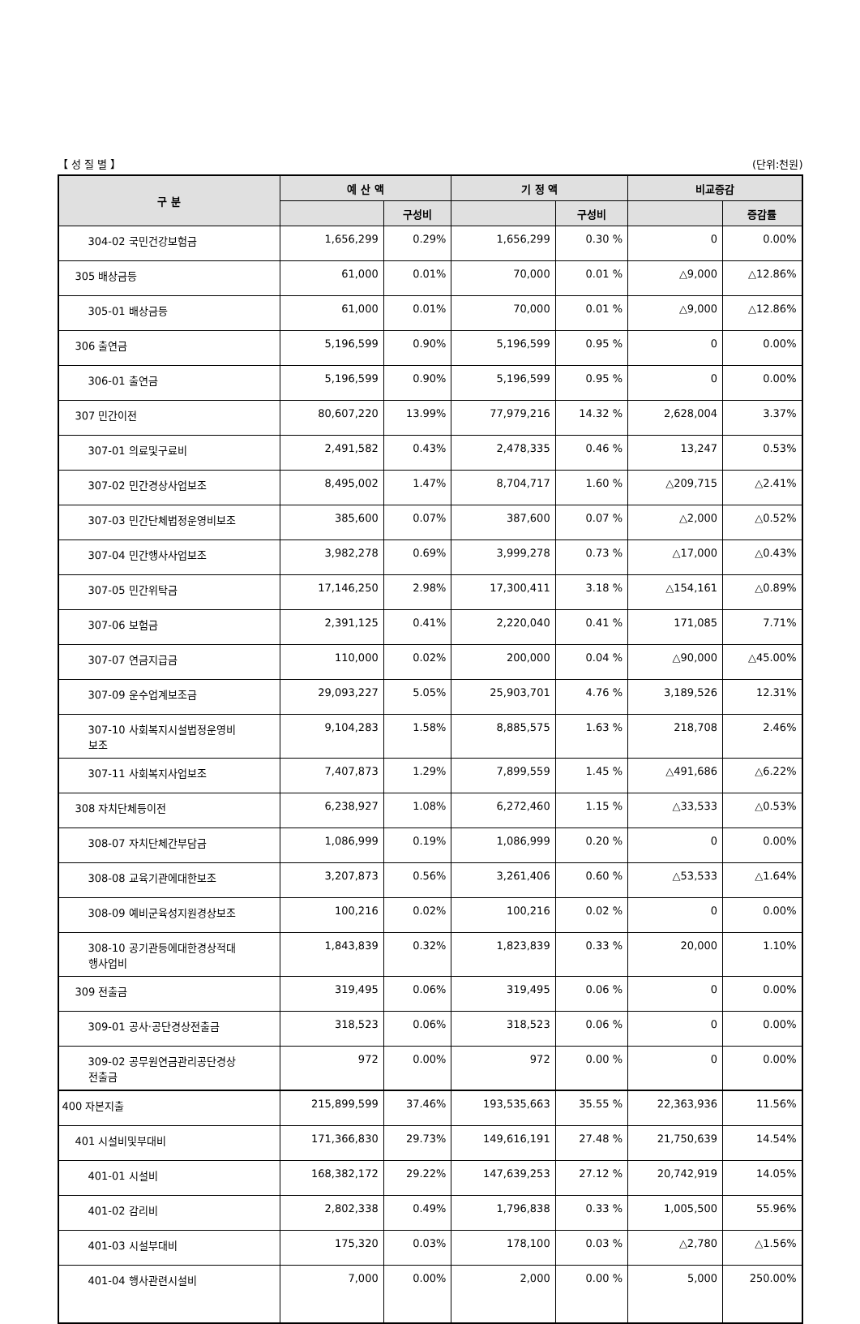【 성 질 별 】 (단위:천원)
| 구 분 | 예 산 액 | | 기 정 액 | | 비교증감 | |
| --- | --- | --- | --- | --- | --- | --- |
| | | 구성비 | | 구성비 | | 증감률 |
| 304-02 국민건강보험금 | 1,656,299 | 0.29% | 1,656,299 | 0.30 % | 0 | 0.00% |
| 305 배상금등 | 61,000 | 0.01% | 70,000 | 0.01 % | △9,000 | △12.86% |
| 305-01 배상금등 | 61,000 | 0.01% | 70,000 | 0.01 % | △9,000 | △12.86% |
| 306 출연금 | 5,196,599 | 0.90% | 5,196,599 | 0.95 % | 0 | 0.00% |
| 306-01 출연금 | 5,196,599 | 0.90% | 5,196,599 | 0.95 % | 0 | 0.00% |
| 307 민간이전 | 80,607,220 | 13.99% | 77,979,216 | 14.32 % | 2,628,004 | 3.37% |
| 307-01 의료및구료비 | 2,491,582 | 0.43% | 2,478,335 | 0.46 % | 13,247 | 0.53% |
| 307-02 민간경상사업보조 | 8,495,002 | 1.47% | 8,704,717 | 1.60 % | △209,715 | △2.41% |
| 307-03 민간단체법정운영비보조 | 385,600 | 0.07% | 387,600 | 0.07 % | △2,000 | △0.52% |
| 307-04 민간행사사업보조 | 3,982,278 | 0.69% | 3,999,278 | 0.73 % | △17,000 | △0.43% |
| 307-05 민간위탁금 | 17,146,250 | 2.98% | 17,300,411 | 3.18 % | △154,161 | △0.89% |
| 307-06 보험금 | 2,391,125 | 0.41% | 2,220,040 | 0.41 % | 171,085 | 7.71% |
| 307-07 연금지급금 | 110,000 | 0.02% | 200,000 | 0.04 % | △90,000 | △45.00% |
| 307-09 운수업계보조금 | 29,093,227 | 5.05% | 25,903,701 | 4.76 % | 3,189,526 | 12.31% |
| 307-10 사회복지시설법정운영비 보조 | 9,104,283 | 1.58% | 8,885,575 | 1.63 % | 218,708 | 2.46% |
| 307-11 사회복지사업보조 | 7,407,873 | 1.29% | 7,899,559 | 1.45 % | △491,686 | △6.22% |
| 308 자치단체등이전 | 6,238,927 | 1.08% | 6,272,460 | 1.15 % | △33,533 | △0.53% |
| 308-07 자치단체간부담금 | 1,086,999 | 0.19% | 1,086,999 | 0.20 % | 0 | 0.00% |
| 308-08 교육기관에대한보조 | 3,207,873 | 0.56% | 3,261,406 | 0.60 % | △53,533 | △1.64% |
| 308-09 예비군육성지원경상보조 | 100,216 | 0.02% | 100,216 | 0.02 % | 0 | 0.00% |
| 308-10 공기관등에대한경상적대 행사업비 | 1,843,839 | 0.32% | 1,823,839 | 0.33 % | 20,000 | 1.10% |
| 309 전출금 | 319,495 | 0.06% | 319,495 | 0.06 % | 0 | 0.00% |
| 309-01 공사·공단경상전출금 | 318,523 | 0.06% | 318,523 | 0.06 % | 0 | 0.00% |
| 309-02 공무원연금관리공단경상 전출금 | 972 | 0.00% | 972 | 0.00 % | 0 | 0.00% |
| 400 자본지출 | 215,899,599 | 37.46% | 193,535,663 | 35.55 % | 22,363,936 | 11.56% |
| 401 시설비및부대비 | 171,366,830 | 29.73% | 149,616,191 | 27.48 % | 21,750,639 | 14.54% |
| 401-01 시설비 | 168,382,172 | 29.22% | 147,639,253 | 27.12 % | 20,742,919 | 14.05% |
| 401-02 감리비 | 2,802,338 | 0.49% | 1,796,838 | 0.33 % | 1,005,500 | 55.96% |
| 401-03 시설부대비 | 175,320 | 0.03% | 178,100 | 0.03 % | △2,780 | △1.56% |
| 401-04 행사관련시설비 | 7,000 | 0.00% | 2,000 | 0.00 % | 5,000 | 250.00% |